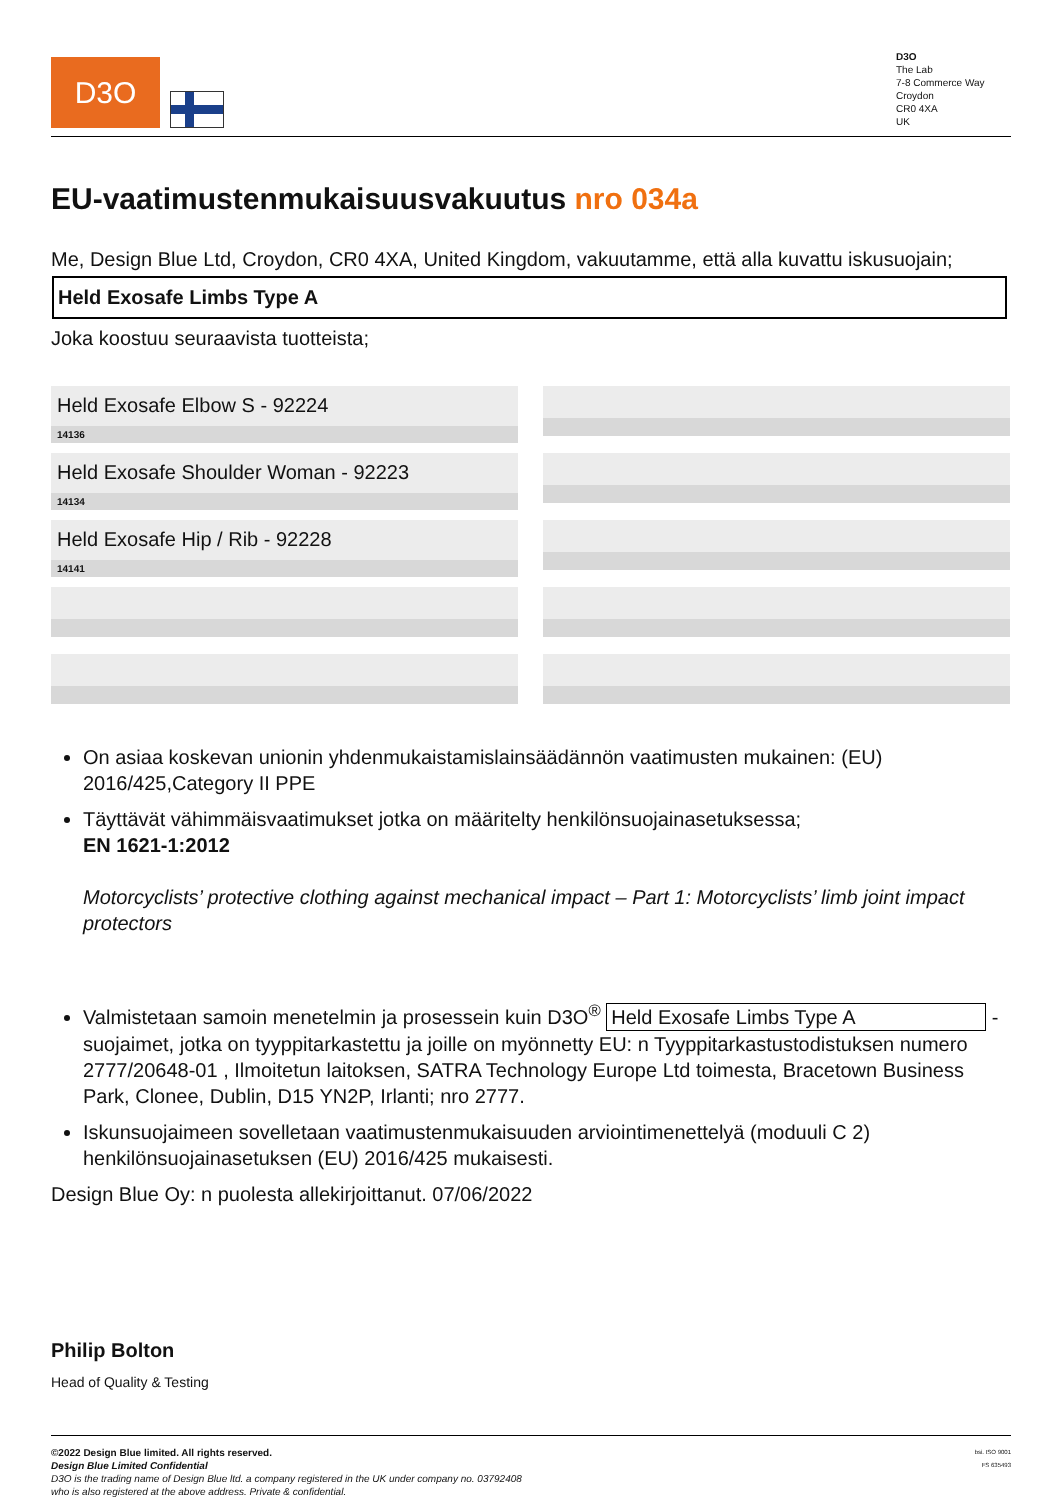D3O
D3O
The Lab
7-8 Commerce Way
Croydon
CR0 4XA
UK
EU-vaatimustenmukaisuusvakuutus nro 034a
Me, Design Blue Ltd, Croydon, CR0 4XA, United Kingdom, vakuutamme, että alla kuvattu iskusuojain;
Held Exosafe Limbs Type A
Joka koostuu seuraavista tuotteista;
Held Exosafe Elbow S - 92224
14136
Held Exosafe Shoulder Woman - 92223
14134
Held Exosafe Hip / Rib - 92228
14141
On asiaa koskevan unionin yhdenmukaistamislainsäädännön vaatimusten mukainen: (EU) 2016/425,Category II PPE
Täyttävät vähimmäisvaatimukset jotka on määritelty henkilönsuojainasetuksessa;
EN 1621-1:2012
Motorcyclists’ protective clothing against mechanical impact – Part 1: Motorcyclists’ limb joint impact protectors
Valmistetaan samoin menetelmin ja prosessein kuin D3O<sup>®</sup> Held Exosafe Limbs Type A -suojaimet, jotka on tyyppitarkastettu ja joille on myönnetty EU: n Tyyppitarkastustodistuksen numero 2777/20648-01 , Ilmoitetun laitoksen, SATRA Technology Europe Ltd toimesta, Bracetown Business Park, Clonee, Dublin, D15 YN2P, Irlanti; nro 2777.
Iskunsuojaimeen sovelletaan vaatimustenmukaisuuden arviointimenettelyä (moduuli C 2) henkilönsuojainasetuksen (EU) 2016/425 mukaisesti.
Design Blue Oy: n puolesta allekirjoittanut. 07/06/2022
Philip Bolton
Head of Quality & Testing
©2022 Design Blue limited. All rights reserved.
Design Blue Limited Confidential
D3O is the trading name of Design Blue ltd. a company registered in the UK under company no. 03792408
who is also registered at the above address. Private & confidential.
bsi. ISO 9001
FS 635493